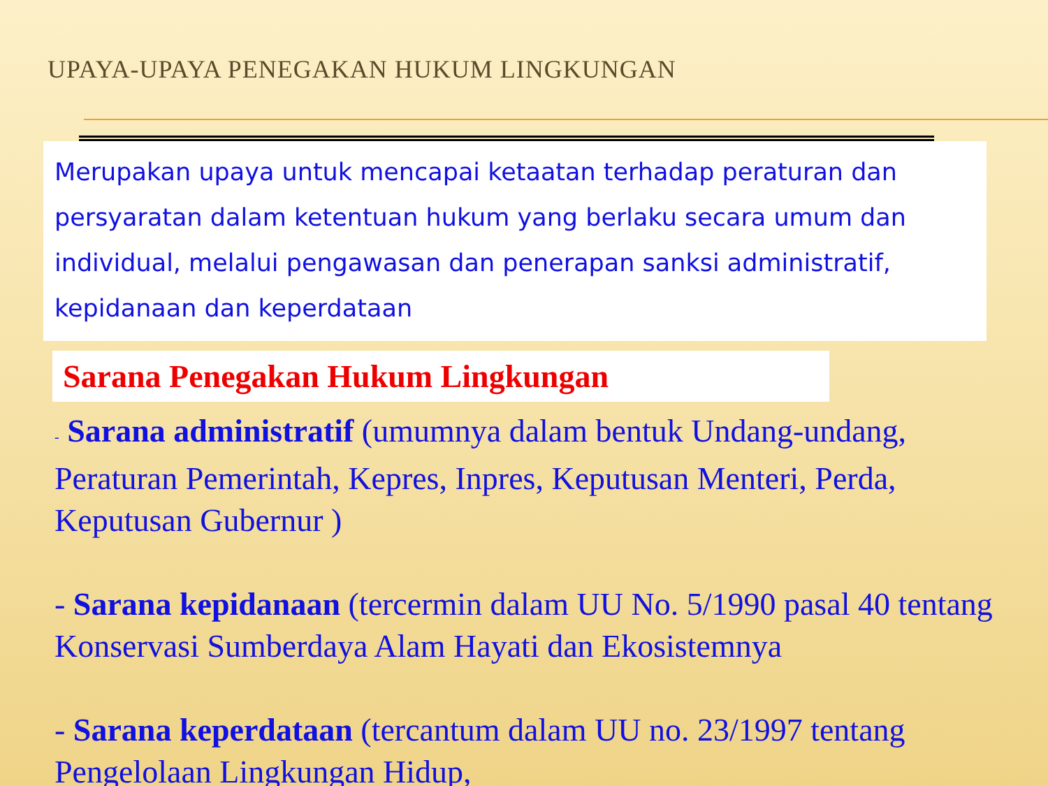UPAYA-UPAYA PENEGAKAN HUKUM LINGKUNGAN
Merupakan upaya untuk mencapai ketaatan terhadap peraturan dan persyaratan dalam ketentuan hukum yang berlaku secara umum dan individual, melalui pengawasan dan penerapan sanksi administratif, kepidanaan dan keperdataan
Sarana Penegakan Hukum Lingkungan
- Sarana administratif (umumnya dalam bentuk Undang-undang, Peraturan Pemerintah, Kepres, Inpres, Keputusan Menteri, Perda, Keputusan Gubernur )
- Sarana kepidanaan (tercermin dalam UU No. 5/1990 pasal 40 tentang Konservasi Sumberdaya Alam Hayati dan Ekosistemnya
- Sarana keperdataan (tercantum dalam UU no. 23/1997 tentang Pengelolaan Lingkungan Hidup,